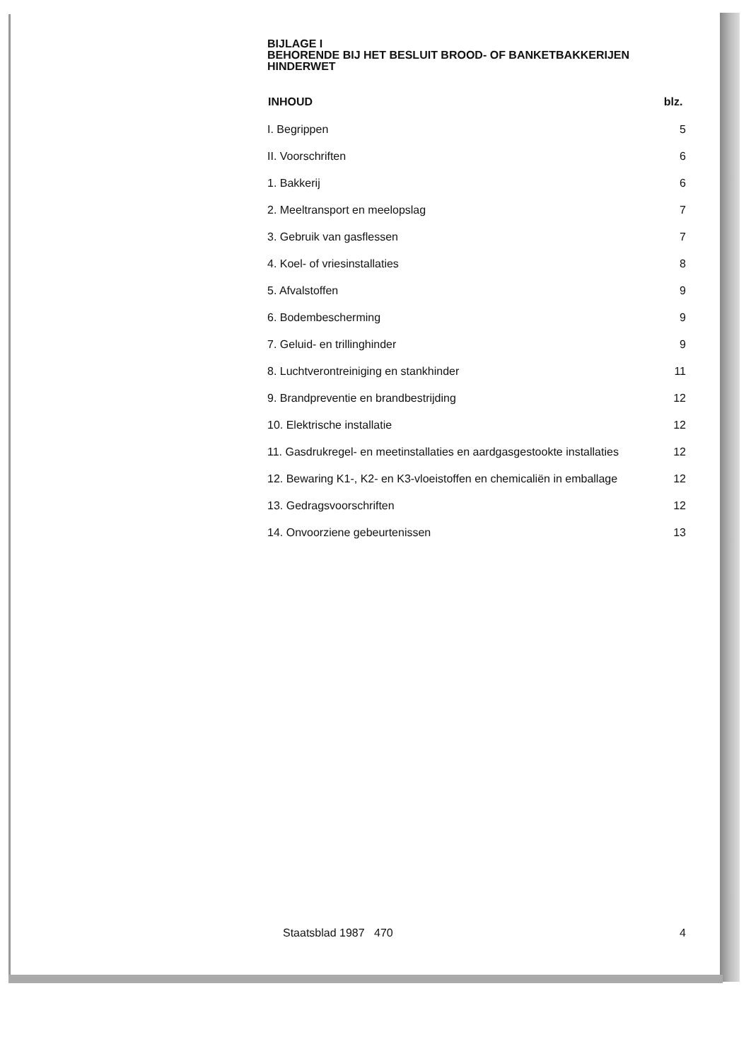BIJLAGE I
BEHORENDE BIJ HET BESLUIT BROOD- OF BANKETBAKKERIJEN
HINDERWET
| INHOUD | blz. |
| --- | --- |
| I. Begrippen | 5 |
| II. Voorschriften | 6 |
| 1. Bakkerij | 6 |
| 2. Meeltransport en meelopslag | 7 |
| 3. Gebruik van gasflessen | 7 |
| 4. Koel- of vriesinstallaties | 8 |
| 5. Afvalstoffen | 9 |
| 6. Bodembescherming | 9 |
| 7. Geluid- en trillinghinder | 9 |
| 8. Luchtverontreiniging en stankhinder | 11 |
| 9. Brandpreventie en brandbestrijding | 12 |
| 10. Elektrische installatie | 12 |
| 11. Gasdrukregel- en meetinstallaties en aardgasgestookte installaties | 12 |
| 12. Bewaring K1-, K2- en K3-vloeistoffen en chemicaliën in emballage | 12 |
| 13. Gedragsvoorschriften | 12 |
| 14. Onvoorziene gebeurtenissen | 13 |
Staatsblad 1987 470 4